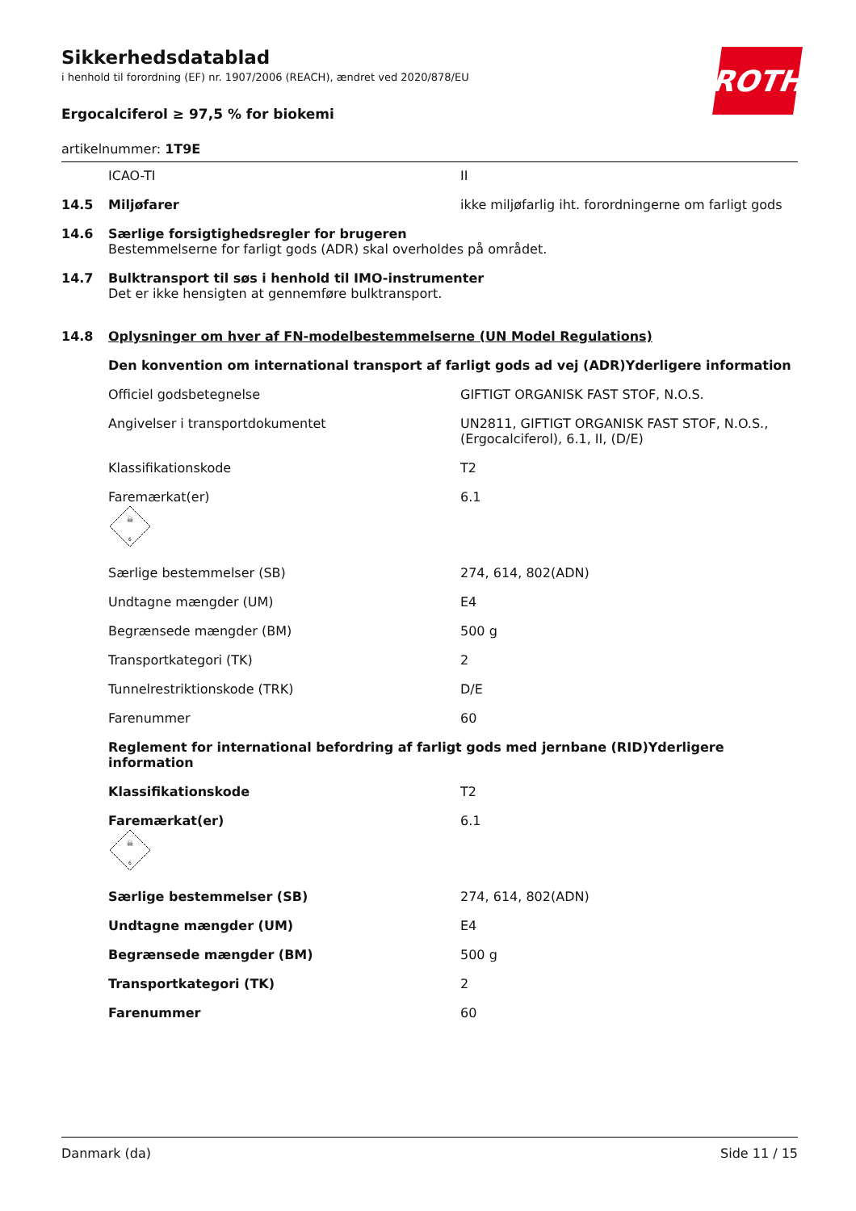ROTH
Sikkerhedsdatablad
i henhold til forordning (EF) nr. 1907/2006 (REACH), ændret ved 2020/878/EU
Ergocalciferol ≥ 97,5 % for biokemi
artikelnummer: 1T9E
| | ICAO-TI | II |
| 14.5 | Miljøfarer | ikke miljøfarlig iht. forordningerne om farligt gods |
| 14.6 | Særlige forsigtighedsregler for brugeren Bestemmelserne for farligt gods (ADR) skal overholdes på området. | |
| 14.7 | Bulktransport til søs i henhold til IMO-instrumenter Det er ikke hensigten at gennemføre bulktransport. | |
| 14.8 | Oplysninger om hver af FN-modelbestemmelserne (UN Model Regulations) | |
| | Den konvention om international transport af farligt gods ad vej (ADR)Yderligere information | |
| | Officiel godsbetegnelse | GIFTIGT ORGANISK FAST STOF, N.O.S. |
| | Angivelser i transportdokumentet | UN2811, GIFTIGT ORGANISK FAST STOF, N.O.S., (Ergocalciferol), 6.1, II, (D/E) |
| | Klassifikationskode | T2 |
| | Faremærkat(er) ☠ 6 | 6.1 |
| | Særlige bestemmelser (SB) | 274, 614, 802(ADN) |
| | Undtagne mængder (UM) | E4 |
| | Begrænsede mængder (BM) | 500 g |
| | Transportkategori (TK) | 2 |
| | Tunnelrestriktionskode (TRK) | D/E |
| | Farenummer | 60 |
| | Reglement for international befordring af farligt gods med jernbane (RID)Yderligere information | |
| | Klassifikationskode | T2 |
| | Faremærkat(er) ☠ 6 | 6.1 |
| | Særlige bestemmelser (SB) | 274, 614, 802(ADN) |
| | Undtagne mængder (UM) | E4 |
| | Begrænsede mængder (BM) | 500 g |
| | Transportkategori (TK) | 2 |
| | Farenummer | 60 |
Danmark (da) Side 11 / 15